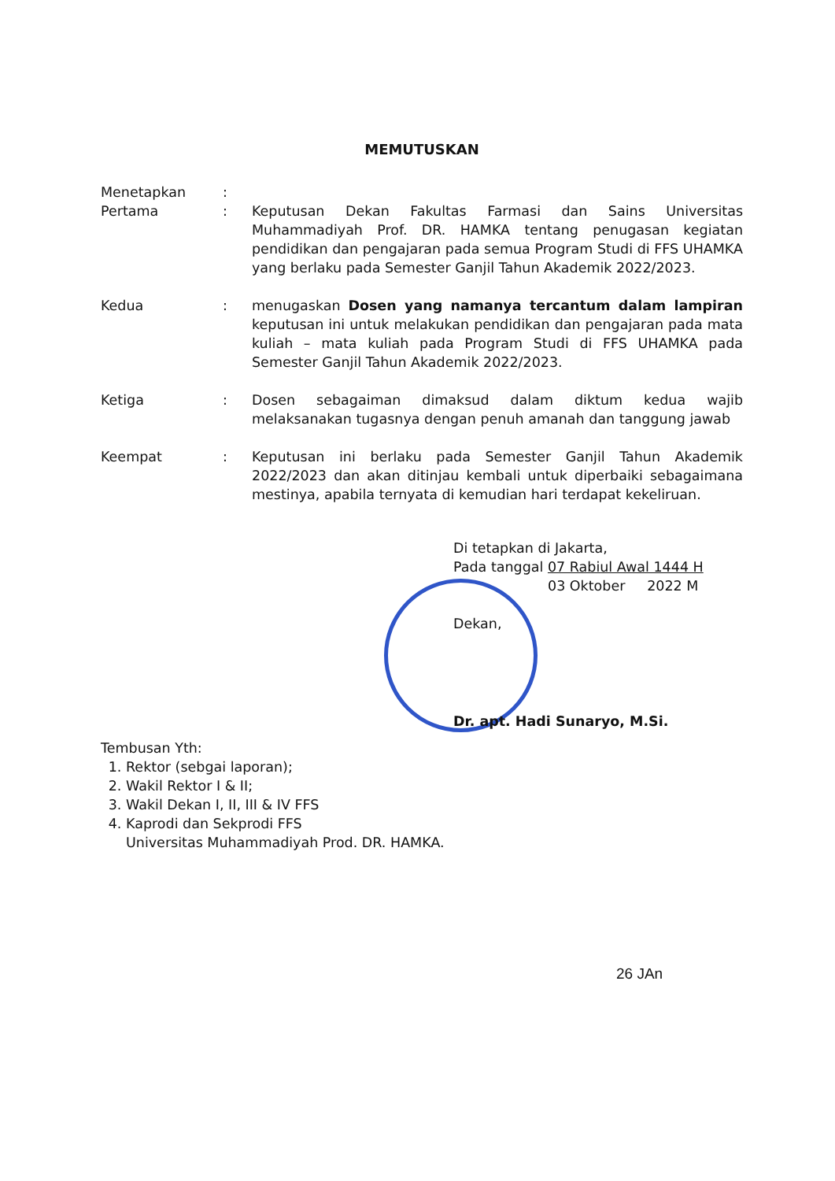MEMUTUSKAN
| Menetapkan | : | |
| Pertama | : | Keputusan Dekan Fakultas Farmasi dan Sains Universitas Muhammadiyah Prof. DR. HAMKA tentang penugasan kegiatan pendidikan dan pengajaran pada semua Program Studi di FFS UHAMKA yang berlaku pada Semester Ganjil Tahun Akademik 2022/2023. |
| Kedua | : | menugaskan Dosen yang namanya tercantum dalam lampiran keputusan ini untuk melakukan pendidikan dan pengajaran pada mata kuliah – mata kuliah pada Program Studi di FFS UHAMKA pada Semester Ganjil Tahun Akademik 2022/2023. |
| Ketiga | : | Dosen sebagaiman dimaksud dalam diktum kedua wajib melaksanakan tugasnya dengan penuh amanah dan tanggung jawab |
| Keempat | : | Keputusan ini berlaku pada Semester Ganjil Tahun Akademik 2022/2023 dan akan ditinjau kembali untuk diperbaiki sebagaimana mestinya, apabila ternyata di kemudian hari terdapat kekeliruan. |
Di tetapkan di Jakarta,
Pada tanggal 07 Rabiul Awal 1444 H
03 Oktober 2022 M
Dekan,
Dr. apt. Hadi Sunaryo, M.Si.
Tembusan Yth:
1. Rektor (sebgai laporan);
2. Wakil Rektor I & II;
3. Wakil Dekan I, II, III & IV FFS
4. Kaprodi dan Sekprodi FFS
Universitas Muhammadiyah Prod. DR. HAMKA.
26 JAn